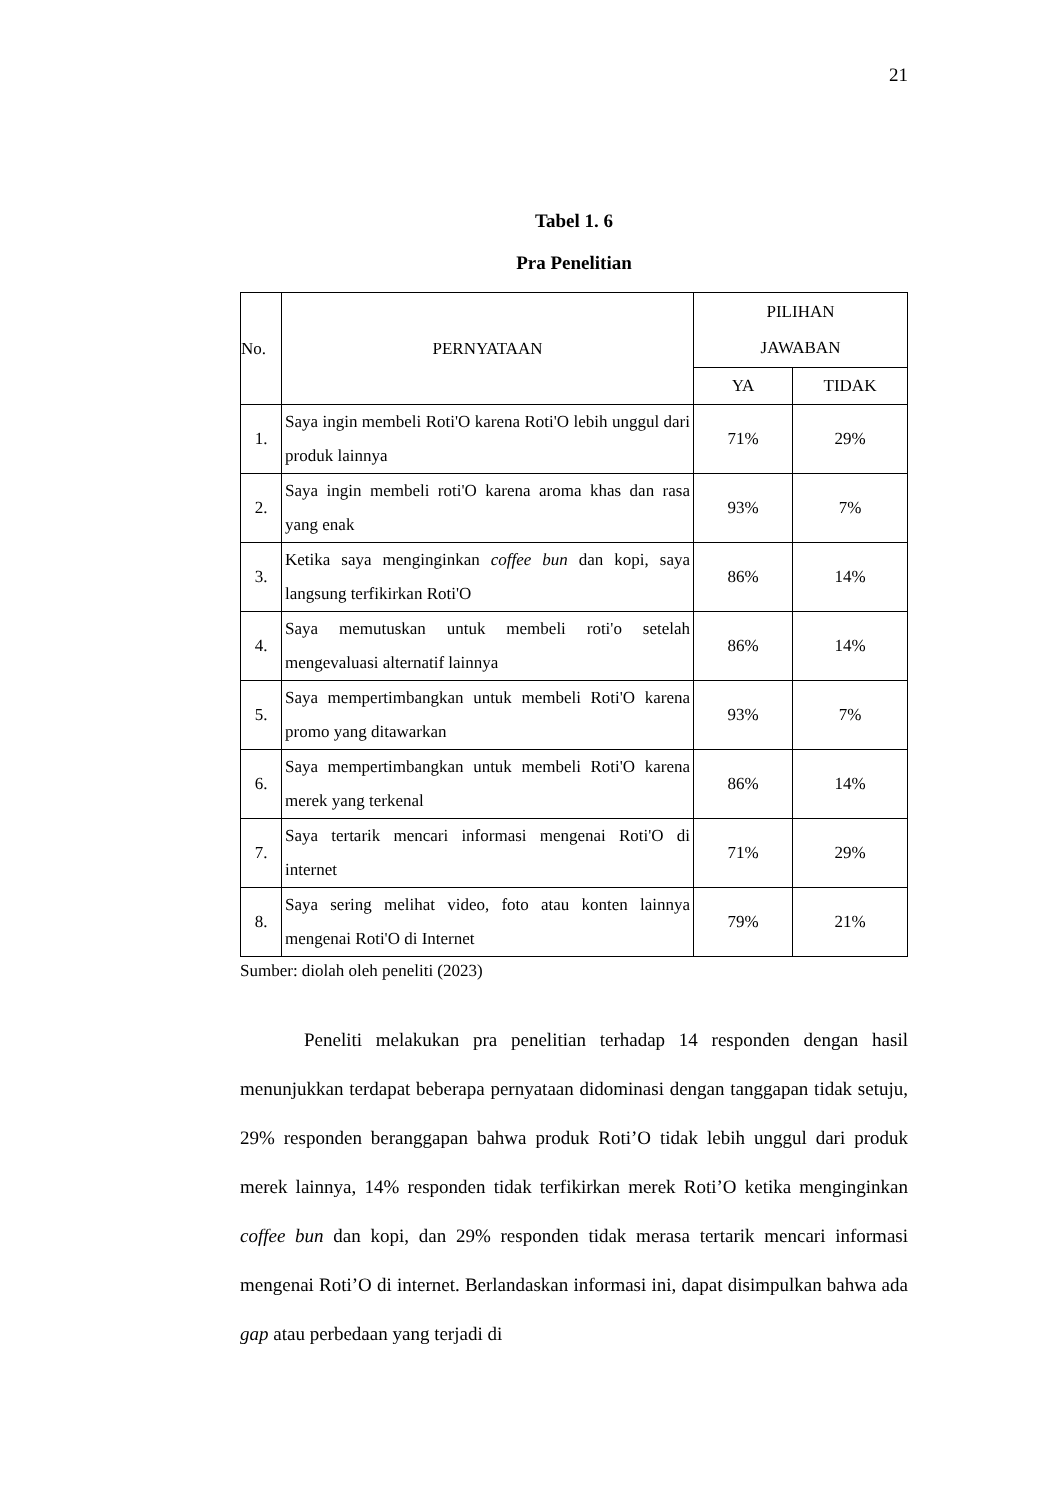21
Tabel 1. 6
Pra Penelitian
| No. | PERNYATAAN | PILIHAN JAWABAN | |
| --- | --- | --- | --- |
| | | YA | TIDAK |
| 1. | Saya ingin membeli Roti'O karena Roti'O lebih unggul dari produk lainnya | 71% | 29% |
| 2. | Saya ingin membeli roti'O karena aroma khas dan rasa yang enak | 93% | 7% |
| 3. | Ketika saya menginginkan coffee bun dan kopi, saya langsung terfikirkan Roti'O | 86% | 14% |
| 4. | Saya memutuskan untuk membeli roti'o setelah mengevaluasi alternatif lainnya | 86% | 14% |
| 5. | Saya mempertimbangkan untuk membeli Roti'O karena promo yang ditawarkan | 93% | 7% |
| 6. | Saya mempertimbangkan untuk membeli Roti'O karena merek yang terkenal | 86% | 14% |
| 7. | Saya tertarik mencari informasi mengenai Roti'O di internet | 71% | 29% |
| 8. | Saya sering melihat video, foto atau konten lainnya mengenai Roti'O di Internet | 79% | 21% |
Sumber: diolah oleh peneliti (2023)
Peneliti melakukan pra penelitian terhadap 14 responden dengan hasil menunjukkan terdapat beberapa pernyataan didominasi dengan tanggapan tidak setuju, 29% responden beranggapan bahwa produk Roti’O tidak lebih unggul dari produk merek lainnya, 14% responden tidak terfikirkan merek Roti’O ketika menginginkan coffee bun dan kopi, dan 29% responden tidak merasa tertarik mencari informasi mengenai Roti’O di internet. Berlandaskan informasi ini, dapat disimpulkan bahwa ada gap atau perbedaan yang terjadi di